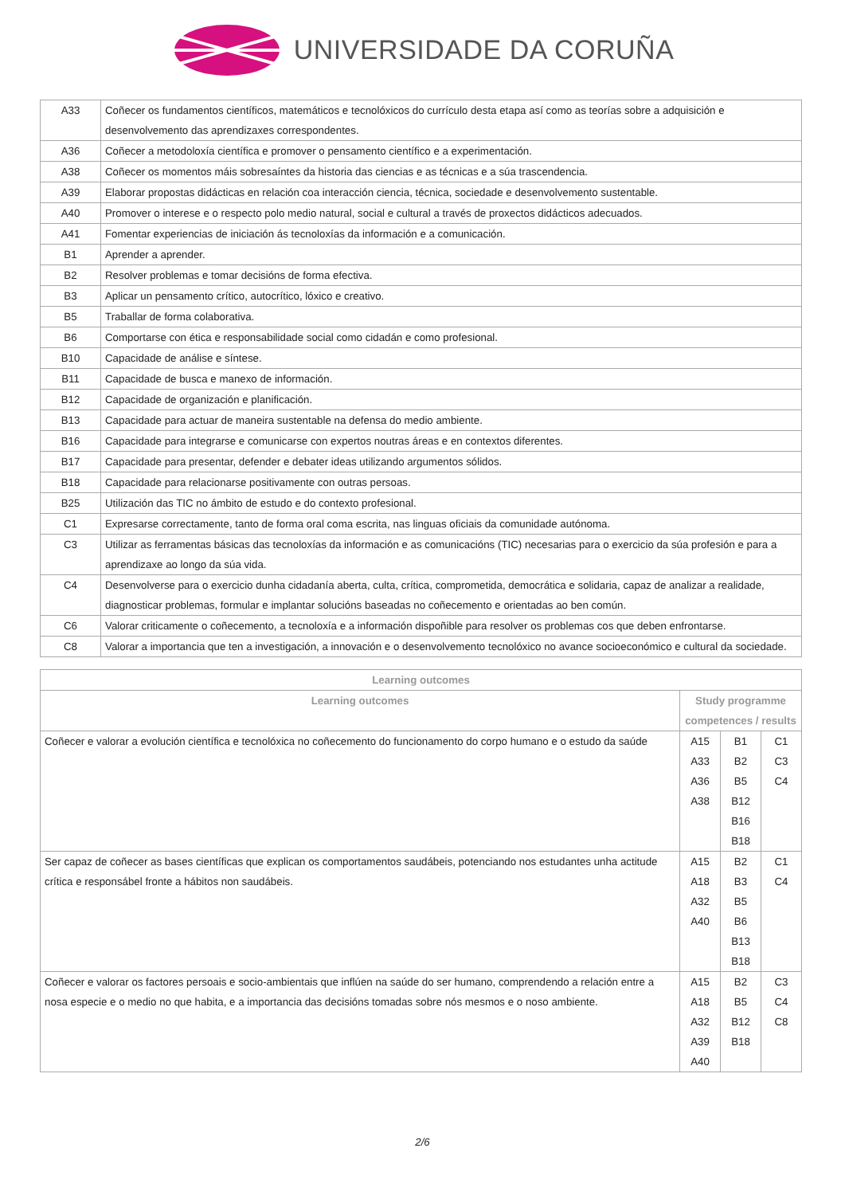UNIVERSIDADE DA CORUÑA
| A33 | Coñecer os fundamentos científicos, matemáticos e tecnolóxicos do currículo desta etapa así como as teorías sobre a adquisición e desenvolvemento das aprendizaxes correspondentes. |
| A36 | Coñecer a metodoloxía científica e promover o pensamento científico e a experimentación. |
| A38 | Coñecer os momentos máis sobresaíntes da historia das ciencias e as técnicas e a súa trascendencia. |
| A39 | Elaborar propostas didácticas en relación coa interacción ciencia, técnica, sociedade e desenvolvemento sustentable. |
| A40 | Promover o interese e o respecto polo medio natural, social e cultural a través de proxectos didácticos adecuados. |
| A41 | Fomentar experiencias de iniciación ás tecnoloxías da información e a comunicación. |
| B1 | Aprender a aprender. |
| B2 | Resolver problemas e tomar decisións de forma efectiva. |
| B3 | Aplicar un pensamento crítico, autocrítico, lóxico e creativo. |
| B5 | Traballar de forma colaborativa. |
| B6 | Comportarse con ética e responsabilidade social como cidadán e como profesional. |
| B10 | Capacidade de análise e síntese. |
| B11 | Capacidade de busca e manexo de información. |
| B12 | Capacidade de organización e planificación. |
| B13 | Capacidade para actuar de maneira sustentable na defensa do medio ambiente. |
| B16 | Capacidade para integrarse e comunicarse con expertos noutras áreas e en contextos diferentes. |
| B17 | Capacidade para presentar, defender e debater ideas utilizando argumentos sólidos. |
| B18 | Capacidade para relacionarse positivamente con outras persoas. |
| B25 | Utilización das TIC no ámbito de estudo e do contexto profesional. |
| C1 | Expresarse correctamente, tanto de forma oral coma escrita, nas linguas oficiais da comunidade autónoma. |
| C3 | Utilizar as ferramentas básicas das tecnoloxías da información e as comunicacións (TIC) necesarias para o exercicio da súa profesión e para a aprendizaxe ao longo da súa vida. |
| C4 | Desenvolverse para o exercicio dunha cidadanía aberta, culta, crítica, comprometida, democrática e solidaria, capaz de analizar a realidade, diagnosticar problemas, formular e implantar solucións baseadas no coñecemento e orientadas ao ben común. |
| C6 | Valorar criticamente o coñecemento, a tecnoloxía e a información dispoñible para resolver os problemas cos que deben enfrontarse. |
| C8 | Valorar a importancia que ten a investigación, a innovación e o desenvolvemento tecnolóxico no avance socioeconómico e cultural da sociedade. |
| Learning outcomes | | | |
| --- | --- | --- | --- |
| Learning outcomes | Study programme competences / results | | |
| Coñecer e valorar a evolución científica e tecnolóxica no coñecemento do funcionamento do corpo humano e o estudo da saúde | A15 A33 A36 A38 | B1 B2 B5 B12 B16 B18 | C1 C3 C4 |
| Ser capaz de coñecer as bases científicas que explican os comportamentos saudábeis, potenciando nos estudantes unha actitude crítica e responsábel fronte a hábitos non saudábeis. | A15 A18 A32 A40 | B2 B3 B5 B6 B13 B18 | C1 C4 |
| Coñecer e valorar os factores persoais e socio-ambientais que inflúen na saúde do ser humano, comprendendo a relación entre a nosa especie e o medio no que habita, e a importancia das decisións tomadas sobre nós mesmos e o noso ambiente. | A15 A18 A32 A39 A40 | B2 B5 B12 B18 | C3 C4 C8 |
2/6